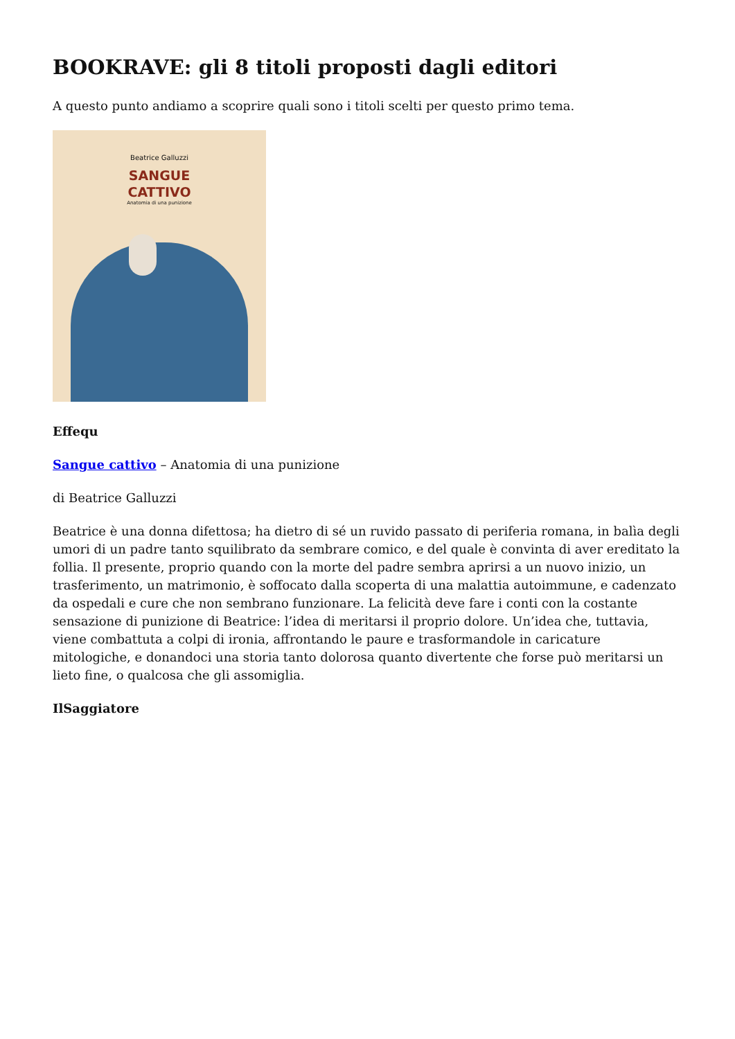BOOKRAVE: gli 8 titoli proposti dagli editori
A questo punto andiamo a scoprire quali sono i titoli scelti per questo primo tema.
Beatrice Galluzzi
SANGUE
CATTIVO
Anatomia di una punizione
Effequ
Sangue cattivo – Anatomia di una punizione
di Beatrice Galluzzi
Beatrice è una donna difettosa; ha dietro di sé un ruvido passato di periferia romana, in balìa degli umori di un padre tanto squilibrato da sembrare comico, e del quale è convinta di aver ereditato la follia. Il presente, proprio quando con la morte del padre sembra aprirsi a un nuovo inizio, un trasferimento, un matrimonio, è soffocato dalla scoperta di una malattia autoimmune, e cadenzato da ospedali e cure che non sembrano funzionare. La felicità deve fare i conti con la costante sensazione di punizione di Beatrice: l’idea di meritarsi il proprio dolore. Un’idea che, tuttavia, viene combattuta a colpi di ironia, affrontando le paure e trasformandole in caricature mitologiche, e donandoci una storia tanto dolorosa quanto divertente che forse può meritarsi un lieto fine, o qualcosa che gli assomiglia.
IlSaggiatore